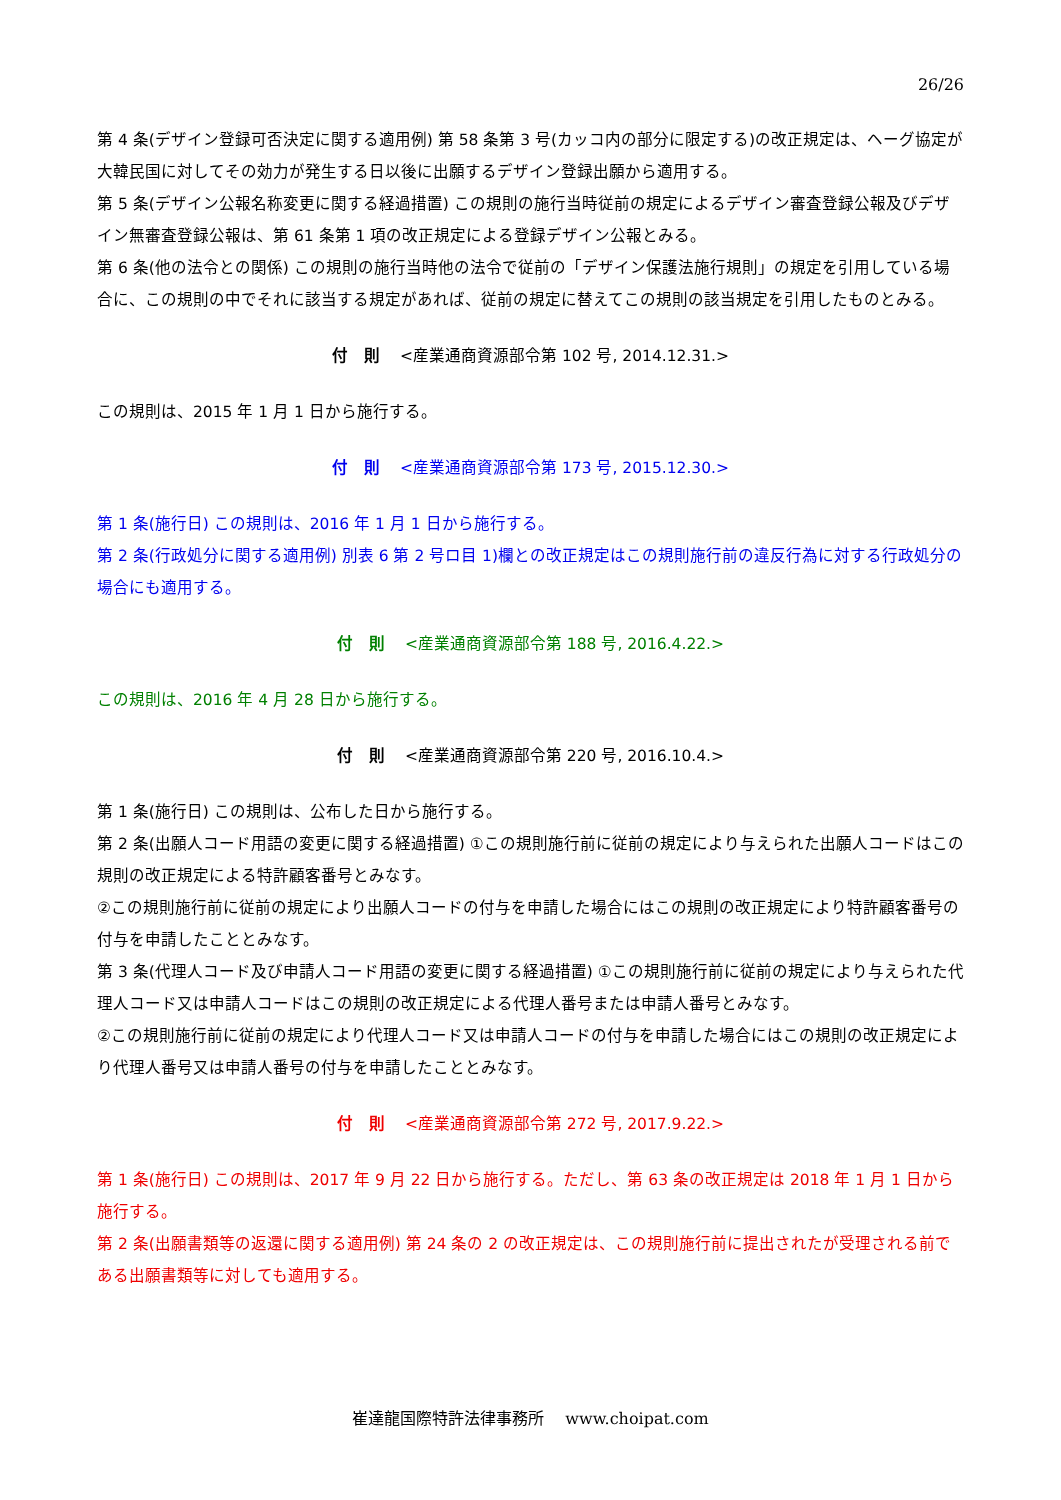26/26
第 4 条(デザイン登録可否決定に関する適用例) 第 58 条第 3 号(カッコ内の部分に限定する)の改正規定は、ヘーグ協定が大韓民国に対してその効力が発生する日以後に出願するデザイン登録出願から適用する。
第 5 条(デザイン公報名称変更に関する経過措置) この規則の施行当時従前の規定によるデザイン審査登録公報及びデザイン無審査登録公報は、第 61 条第 1 項の改正規定による登録デザイン公報とみる。
第 6 条(他の法令との関係) この規則の施行当時他の法令で従前の「デザイン保護法施行規則」の規定を引用している場合に、この規則の中でそれに該当する規定があれば、従前の規定に替えてこの規則の該当規定を引用したものとみる。
付　則 <産業通商資源部令第 102 号, 2014.12.31.>
この規則は、2015 年 1 月 1 日から施行する。
付　則 <産業通商資源部令第 173 号, 2015.12.30.>
第 1 条(施行日) この規則は、2016 年 1 月 1 日から施行する。
第 2 条(行政処分に関する適用例) 別表 6 第 2 号ロ目 1)欄との改正規定はこの規則施行前の違反行為に対する行政処分の場合にも適用する。
付　則 <産業通商資源部令第 188 号, 2016.4.22.>
この規則は、2016 年 4 月 28 日から施行する。
付　則 <産業通商資源部令第 220 号, 2016.10.4.>
第 1 条(施行日) この規則は、公布した日から施行する。
第 2 条(出願人コード用語の変更に関する経過措置) ①この規則施行前に従前の規定により与えられた出願人コードはこの規則の改正規定による特許顧客番号とみなす。
②この規則施行前に従前の規定により出願人コードの付与を申請した場合にはこの規則の改正規定により特許顧客番号の付与を申請したこととみなす。
第 3 条(代理人コード及び申請人コード用語の変更に関する経過措置) ①この規則施行前に従前の規定により与えられた代理人コード又は申請人コードはこの規則の改正規定による代理人番号または申請人番号とみなす。
②この規則施行前に従前の規定により代理人コード又は申請人コードの付与を申請した場合にはこの規則の改正規定により代理人番号又は申請人番号の付与を申請したこととみなす。
付　則 <産業通商資源部令第 272 号, 2017.9.22.>
第 1 条(施行日) この規則は、2017 年 9 月 22 日から施行する。ただし、第 63 条の改正規定は 2018 年 1 月 1 日から施行する。
第 2 条(出願書類等の返還に関する適用例) 第 24 条の 2 の改正規定は、この規則施行前に提出されたが受理される前である出願書類等に対しても適用する。
崔達龍国際特許法律事務所　 www.choipat.com